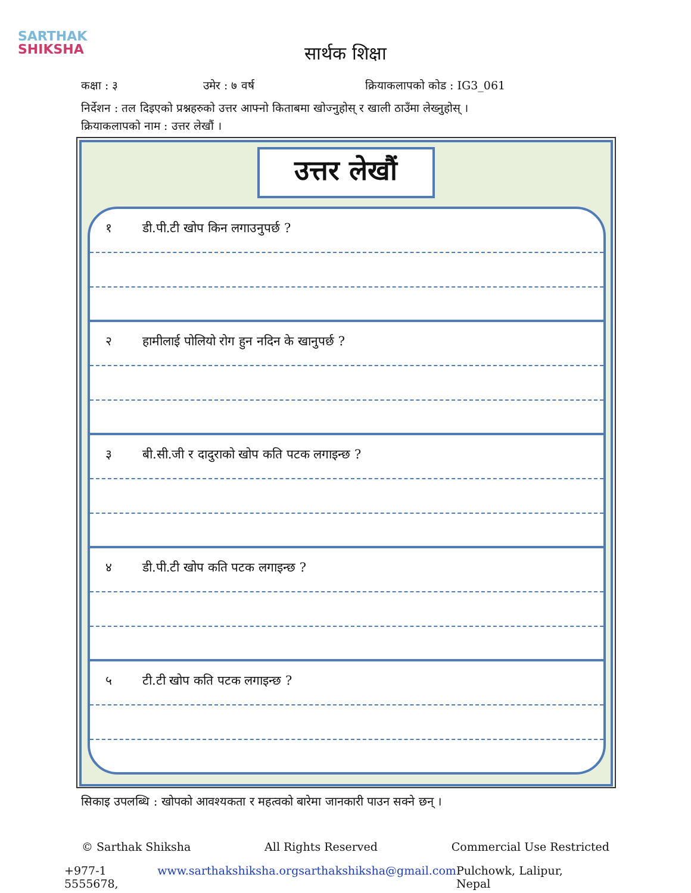SARTHAK
SHIKSHA
सार्थक शिक्षा
कक्षा : ३ उमेर : ७ वर्ष क्रियाकलापको कोड : IG3_061
निर्देशन : तल दिइएको प्रश्नहरुको उत्तर आफ्नो किताबमा खोज्नुहोस् र खाली ठाउँमा लेख्नुहोस् ।
क्रियाकलापको नाम : उत्तर लेखौं ।
उत्तर लेखौं
१ डी.पी.टी खोप किन लगाउनुपर्छ ?
२ हामीलाई पोलियो रोग हुन नदिन के खानुपर्छ ?
३ बी.सी.जी र दादुराको खोप कति पटक लगाइन्छ ?
४ डी.पी.टी खोप कति पटक लगाइन्छ ?
५ टी.टी खोप कति पटक लगाइन्छ ?
सिकाइ उपलब्धि : खोपको आवश्यकता र महत्वको बारेमा जानकारी पाउन सक्ने छन् ।
© Sarthak Shiksha All Rights Reserved Commercial Use Restricted
+977-1 5555678, www.sarthakshiksha.org sarthakshiksha@gmail.com Pulchowk, Lalipur, Nepal